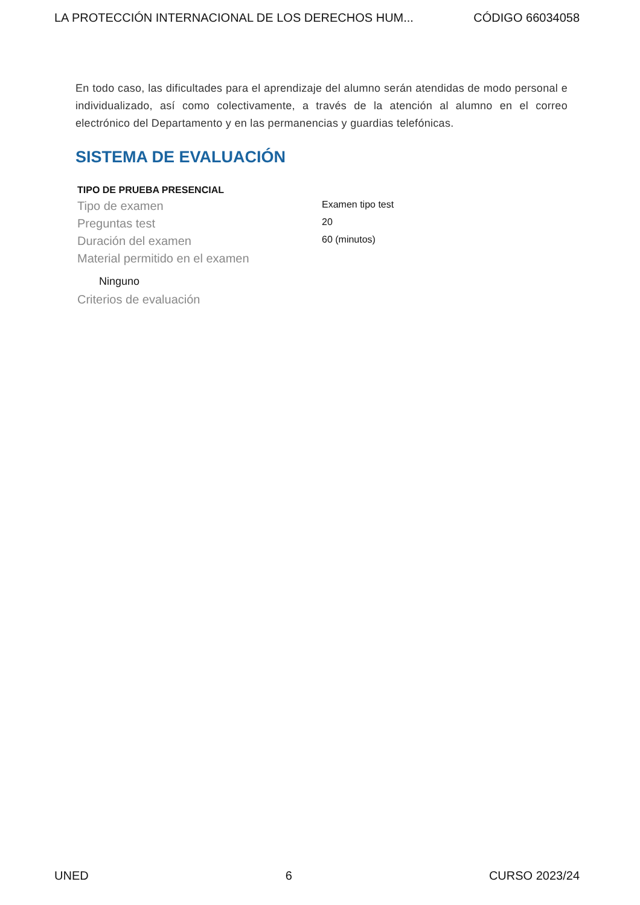LA PROTECCIÓN INTERNACIONAL DE LOS DERECHOS HUM... CÓDIGO 66034058
En todo caso, las dificultades para el aprendizaje del alumno serán atendidas de modo personal e individualizado, así como colectivamente, a través de la atención al alumno en el correo electrónico del Departamento y en las permanencias y guardias telefónicas.
SISTEMA DE EVALUACIÓN
| TIPO DE PRUEBA PRESENCIAL | |
| --- | --- |
| Tipo de examen | Examen tipo test |
| Preguntas test | 20 |
| Duración del examen | 60 (minutos) |
| Material permitido en el examen | |
| Ninguno | |
| Criterios de evaluación | |
UNED 6 CURSO 2023/24